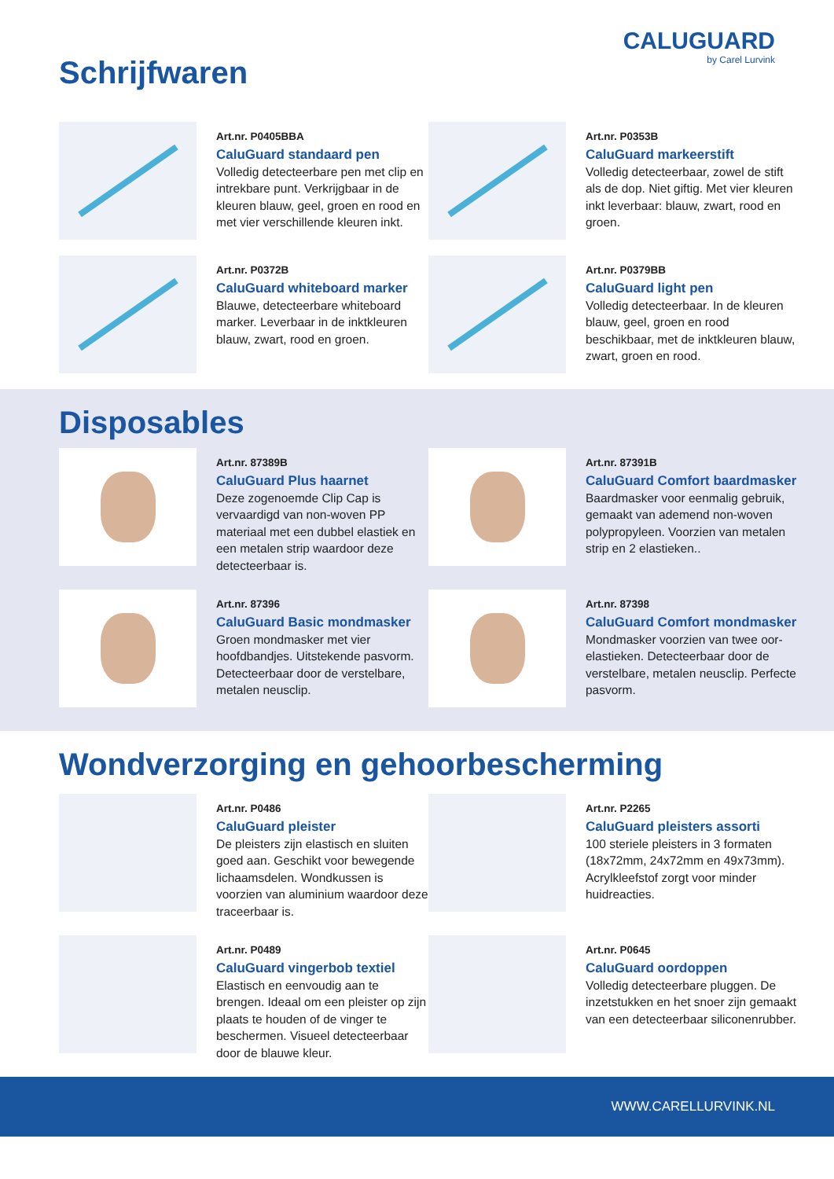Schrijfwaren
CALUGUARD
by Carel Lurvink
Art.nr. P0405BBA
CaluGuard standaard pen
Volledig detecteerbare pen met clip en intrekbare punt. Verkrijgbaar in de kleuren blauw, geel, groen en rood en met vier verschillende kleuren inkt.
Art.nr. P0353B
CaluGuard markeerstift
Volledig detecteerbaar, zowel de stift als de dop. Niet giftig. Met vier kleuren inkt leverbaar: blauw, zwart, rood en groen.
Art.nr. P0372B
CaluGuard whiteboard marker
Blauwe, detecteerbare whiteboard marker. Leverbaar in de inktkleuren blauw, zwart, rood en groen.
Art.nr. P0379BB
CaluGuard light pen
Volledig detecteerbaar. In de kleuren blauw, geel, groen en rood beschikbaar, met de inktkleuren blauw, zwart, groen en rood.
Disposables
Art.nr. 87389B
CaluGuard Plus haarnet
Deze zogenoemde Clip Cap is vervaardigd van non-woven PP materiaal met een dubbel elastiek en een metalen strip waardoor deze detecteerbaar is.
Art.nr. 87391B
CaluGuard Comfort baardmasker
Baardmasker voor eenmalig gebruik, gemaakt van ademend non-woven polypropyleen. Voorzien van metalen strip en 2 elastieken..
Art.nr. 87396
CaluGuard Basic mondmasker
Groen mondmasker met vier hoofdbandjes. Uitstekende pasvorm. Detecteerbaar door de verstelbare, metalen neusclip.
Art.nr. 87398
CaluGuard Comfort mondmasker
Mondmasker voorzien van twee oor-elastieken. Detecteerbaar door de verstelbare, metalen neusclip. Perfecte pasvorm.
Wondverzorging en gehoorbescherming
Art.nr. P0486
CaluGuard pleister
De pleisters zijn elastisch en sluiten goed aan. Geschikt voor bewegende lichaamsdelen. Wondkussen is voorzien van aluminium waardoor deze traceerbaar is.
Art.nr. P2265
CaluGuard pleisters assorti
100 steriele pleisters in 3 formaten (18x72mm, 24x72mm en 49x73mm). Acrylkleefstof zorgt voor minder huidreacties.
Art.nr. P0489
CaluGuard vingerbob textiel
Elastisch en eenvoudig aan te brengen. Ideaal om een pleister op zijn plaats te houden of de vinger te beschermen. Visueel detecteerbaar door de blauwe kleur.
Art.nr. P0645
CaluGuard oordoppen
Volledig detecteerbare pluggen. De inzetstukken en het snoer zijn gemaakt van een detecteerbaar siliconenrubber.
WWW.CARELLURVINK.NL